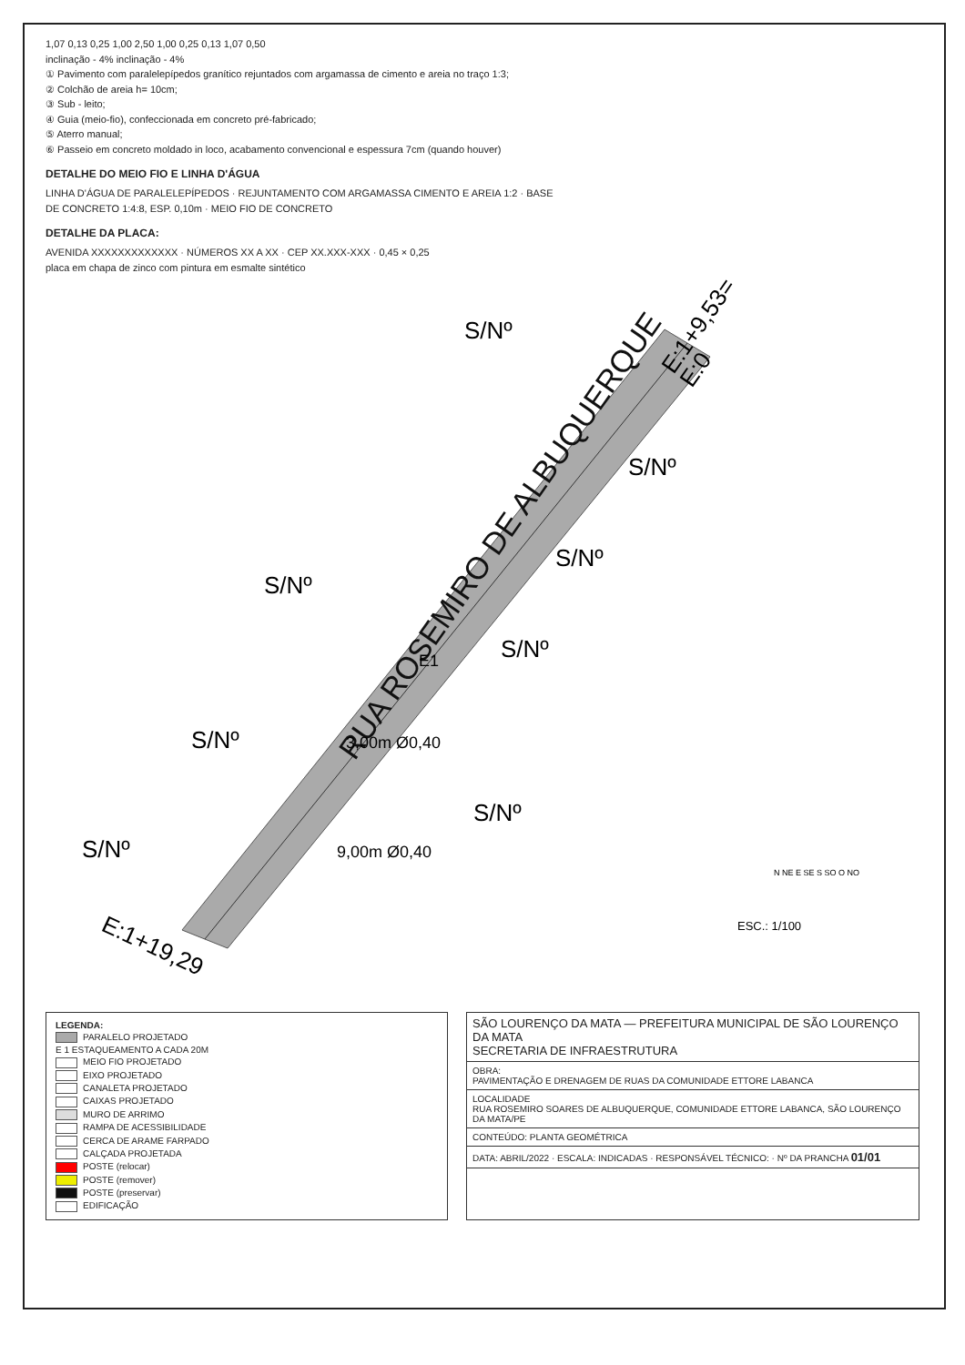1,07 0,13 0,25 1,00 2,50 1,00 0,25 0,13 1,07 0,50
inclinação - 4% inclinação - 4%
① Pavimento com paralelepípedos granítico rejuntados com argamassa de cimento e areia no traço 1:3;
② Colchão de areia h= 10cm;
③ Sub - leito;
④ Guia (meio-fio), confeccionada em concreto pré-fabricado;
⑤ Aterro manual;
⑥ Passeio em concreto moldado in loco, acabamento convencional e espessura 7cm (quando houver)
DETALHE DO MEIO FIO E LINHA D'ÁGUA
LINHA D'ÁGUA DE PARALELEPÍPEDOS · REJUNTAMENTO COM ARGAMASSA CIMENTO E AREIA 1:2 · BASE DE CONCRETO 1:4:8, ESP. 0,10m · MEIO FIO DE CONCRETO
DETALHE DA PLACA:
AVENIDA XXXXXXXXXXXXX · NÚMEROS XX A XX · CEP XX.XXX-XXX · 0,45 × 0,25
placa em chapa de zinco com pintura em esmalte sintético
RUA ROSEMIRO DE ALBUQUERQUE
E:1+9,53=
E:0
E:1+19,29
S/Nº
S/Nº
S/Nº
S/Nº
S/Nº
S/Nº
S/Nº
S/Nº
3,00m Ø0,40
9,00m Ø0,40
E1
ESC.: 1/100
N NE E SE S SO O NO
LEGENDA:
PARALELO PROJETADO
E 1 ESTAQUEAMENTO A CADA 20M
MEIO FIO PROJETADO
EIXO PROJETADO
CANALETA PROJETADO
CAIXAS PROJETADO
MURO DE ARRIMO
RAMPA DE ACESSIBILIDADE
CERCA DE ARAME FARPADO
CALÇADA PROJETADA
POSTE (relocar)
POSTE (remover)
POSTE (preservar)
EDIFICAÇÃO
SÃO LOURENÇO DA MATA — PREFEITURA MUNICIPAL DE SÃO LOURENÇO DA MATA
SECRETARIA DE INFRAESTRUTURA
OBRA:
PAVIMENTAÇÃO E DRENAGEM DE RUAS DA COMUNIDADE ETTORE LABANCA
LOCALIDADE
RUA ROSEMIRO SOARES DE ALBUQUERQUE, COMUNIDADE ETTORE LABANCA, SÃO LOURENÇO DA MATA/PE
CONTEÚDO: PLANTA GEOMÉTRICA
DATA: ABRIL/2022 · ESCALA: INDICADAS · RESPONSÁVEL TÉCNICO: · Nº DA PRANCHA 01/01